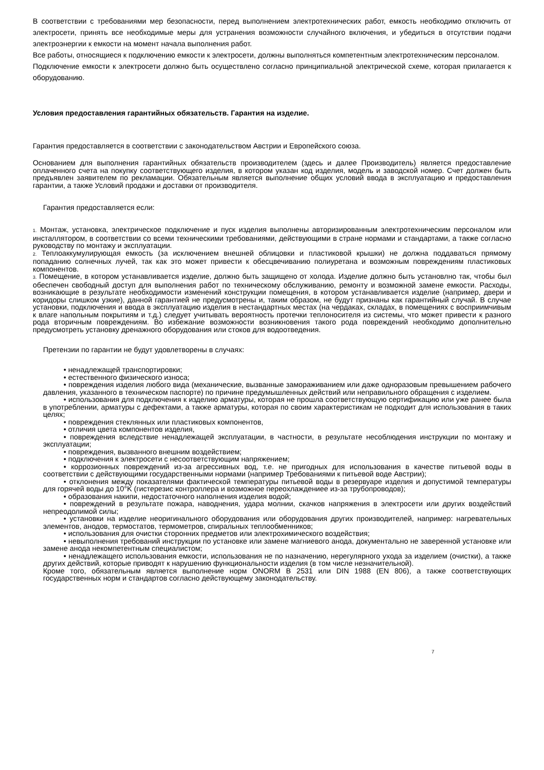В соответствии с требованиями мер безопасности, перед выполнением электротехнических работ, емкость необходимо отключить от электросети, принять все необходимые меры для устранения возможности случайного включения, и убедиться в отсутствии подачи электроэнергии к емкости на момент начала выполнения работ.
Все работы, относящиеся к подключению емкости к электросети, должны выполняться компетентным электротехническим персоналом.
Подключение емкости к электросети должно быть осуществлено согласно принципиальной электрической схеме, которая прилагается к оборудованию.
Условия предоставления гарантийных обязательств. Гарантия на изделие.
Гарантия предоставляется в соответствии с законодательством Австрии и Европейского союза.
Основанием для выполнения гарантийных обязательств производителем (здесь и далее Производитель) является предоставление оплаченного счета на покупку соответствующего изделия, в котором указан код изделия, модель и заводской номер. Счет должен быть предъявлен заявителем по рекламации. Обязательным является выполнение общих условий ввода в эксплуатацию и предоставления гарантии, а также Условий продажи и доставки от производителя.
Гарантия предоставляется если:
1. Монтаж, установка, электрическое подключение и пуск изделия выполнены авторизированным электротехническим персоналом или инсталлятором, в соответствии со всеми техническими требованиями, действующими в стране нормами и стандартами, а также согласно руководству по монтажу и эксплуатации.
2. Теплоаккумулирующая емкость (за исключением внешней облицовки и пластиковой крышки) не должна поддаваться прямому попаданию солнечных лучей, так как это может привести к обесцвечиванию полиуретана и возможным повреждениям пластиковых компонентов.
3. Помещение, в котором устанавливается изделие, должно быть защищено от холода. Изделие должно быть установлно так, чтобы был обеспечен свободный доступ для выполнения работ по техническому обслуживанию, ремонту и возможной замене емкости. Расходы, возникающие в результате необходимости изменений конструкции помещения, в котором устанавливается изделие (например, двери и коридоры слишком узкие), данной гарантией не предусмотрены и, таким образом, не будут признаны как гарантийный случай. В случае установки, подключения и ввода в эксплуатацию изделия в нестандартных местах (на чердаках, складах, в помещениях с восприимчивым к влаге напольным покрытиям и т.д.) следует учитывать вероятность протечки теплоносителя из системы, что может привести к разного рода вторичным повреждениям. Во избежание возможности возникновения такого рода повреждений необходимо дополнительно предусмотреть установку дренажного оборудования или стоков для водоотведения.
Претензии по гарантии не будут удовлетворены в случаях:
• ненадлежащей транспортировки;
• естественного физического износа;
• повреждения изделия любого вида (механические, вызванные замораживанием или даже одноразовым превышением рабочего давления, указанного в техническом паспорте) по причине предумышленных действий или неправильного обращения с изделием.
• использования для подключения к изделию арматуры, которая не прошла соответствующую сертификацию или уже ранее была в употреблении, арматуры с дефектами, а также арматуры, которая по своим характеристикам не подходит для использования в таких целях;
• повреждения стеклянных или пластиковых компонентов,
• отличия цвета компонентов изделия,
• повреждения вследствие ненадлежащей эксплуатации, в частности, в результате несоблюдения инструкции по монтажу и эксплуатации;
• повреждения, вызванного внешним воздействием;
• подключения к электросети с несоответствующим напряжением;
• коррозионных повреждений из-за агрессивных вод, т.е. не пригодных для использования в качестве питьевой воды в соответствии с действующими государственными нормами (например Требованиями к питьевой воде Австрии);
• отклонения между показателями фактической температуры питьевой воды в резервуаре изделия и допустимой температуры для горячей воды до 10°K (гистерезис контроллера и возможное переохлаждениее из-за трубопроводов);
• образования накипи, недостаточного наполнения изделия водой;
• повреждений в результате пожара, наводнения, удара молнии, скачков напряжения в электросети или других воздействий непреодолимой силы;
• установки на изделие неоригинального оборудования или оборудования других производителей, например: нагревательных элементов, анодов, термостатов, термометров, спиральных теплообменников;
• использования для очистки сторонних предметов или электрохимического воздействия;
• невыполнения требований инструкции по установке или замене магниевого анода, документально не заверенной установке или замене анода некомпетентным специалистом;
• ненадлежащего использования емкости, использования не по назначению, нерегулярного ухода за изделием (очистки), а также других действий, которые приводят к нарушению функциональности изделия (в том числе незначительной).
Кроме того, обязательным является выполнение норм ONORM B 2531 или DIN 1988 (EN 806), а также соответствующих государственных норм и стандартов согласно действующему законодательству.
7